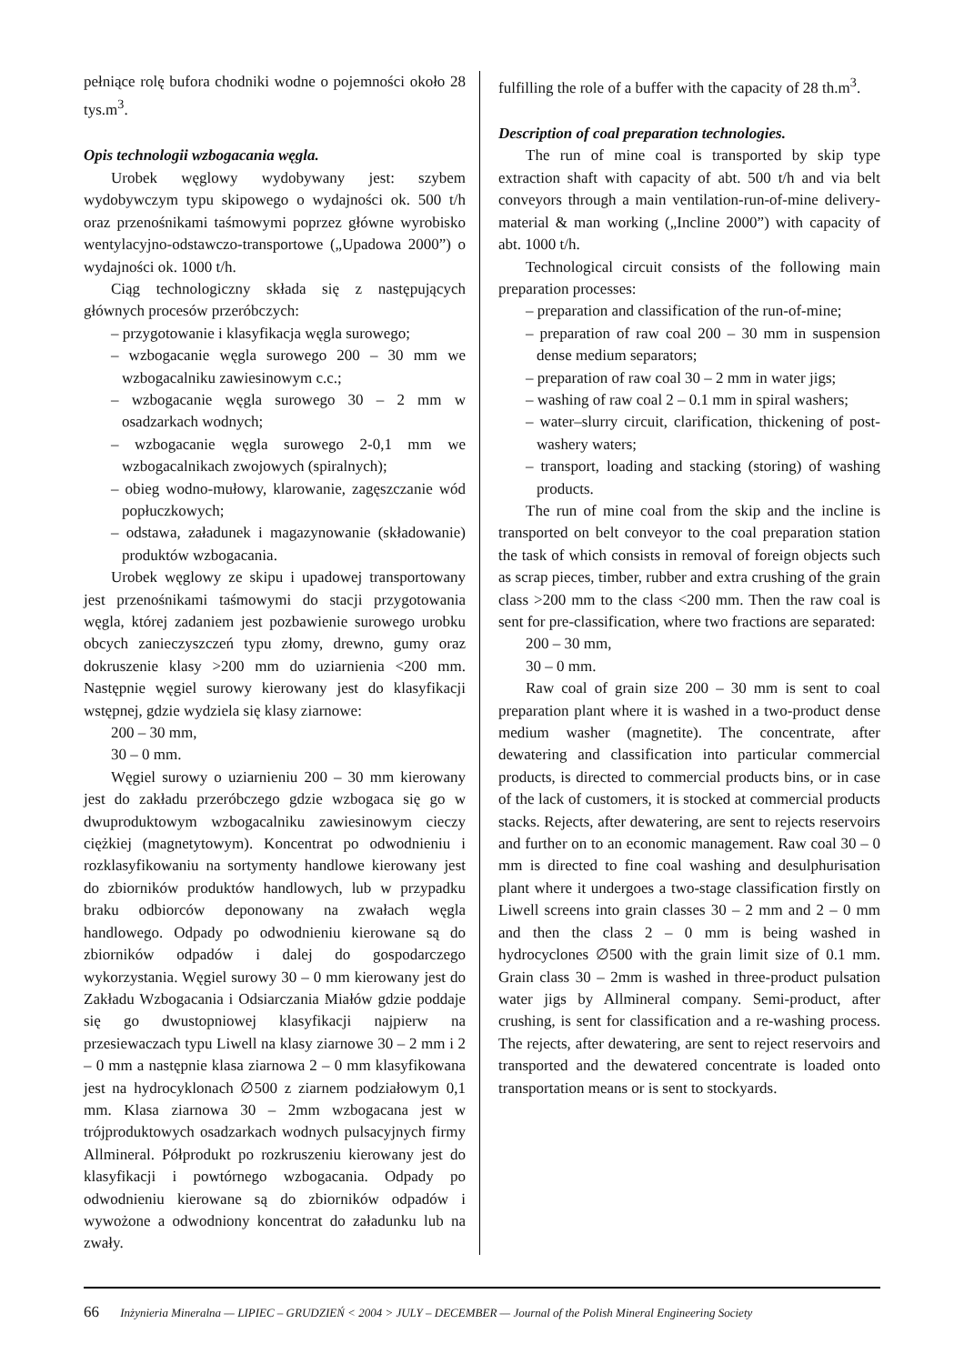pełniące rolę bufora chodniki wodne o pojemności około 28 tys.m<sup>3</sup>.
Opis technologii wzbogacania węgla.
Urobek węglowy wydobywany jest: szybem wydobywczym typu skipowego o wydajności ok. 500 t/h oraz przenośnikami taśmowymi poprzez główne wyrobisko wentylacyjno-odstawczo-transportowe („Upadowa 2000”) o wydajności ok. 1000 t/h.
Ciąg technologiczny składa się z następujących głównych procesów przeróbczych:
– przygotowanie i klasyfikacja węgla surowego;
– wzbogacanie węgla surowego 200 – 30 mm we wzbogacalniku zawiesinowym c.c.;
– wzbogacanie węgla surowego 30 – 2 mm w osadzarkach wodnych;
– wzbogacanie węgla surowego 2-0,1 mm we wzbogacalnikach zwojowych (spiralnych);
– obieg wodno-mułowy, klarowanie, zagęszczanie wód popłuczkowych;
– odstawa, załadunek i magazynowanie (składowanie) produktów wzbogacania.
Urobek węglowy ze skipu i upadowej transportowany jest przenośnikami taśmowymi do stacji przygotowania węgla, której zadaniem jest pozbawienie surowego urobku obcych zanieczyszczeń typu złomy, drewno, gumy oraz dokruszenie klasy >200 mm do uziarnienia <200 mm. Następnie węgiel surowy kierowany jest do klasyfikacji wstępnej, gdzie wydziela się klasy ziarnowe:
200 – 30 mm,
30 – 0 mm.
Węgiel surowy o uziarnieniu 200 – 30 mm kierowany jest do zakładu przeróbczego gdzie wzbogaca się go w dwuproduktowym wzbogacalniku zawiesinowym cieczy ciężkiej (magnetytowym). Koncentrat po odwodnieniu i rozklasyfikowaniu na sortymenty handlowe kierowany jest do zbiorników produktów handlowych, lub w przypadku braku odbiorców deponowany na zwałach węgla handlowego. Odpady po odwodnieniu kierowane są do zbiorników odpadów i dalej do gospodarczego wykorzystania. Węgiel surowy 30 – 0 mm kierowany jest do Zakładu Wzbogacania i Odsiarczania Miałów gdzie poddaje się go dwustopniowej klasyfikacji najpierw na przesiewaczach typu Liwell na klasy ziarnowe 30 – 2 mm i 2 – 0 mm a następnie klasa ziarnowa 2 – 0 mm klasyfikowana jest na hydrocyklonach ∅500 z ziarnem podziałowym 0,1 mm. Klasa ziarnowa 30 – 2mm wzbogacana jest w trójproduktowych osadzarkach wodnych pulsacyjnych firmy Allmineral. Półprodukt po rozkruszeniu kierowany jest do klasyfikacji i powtórnego wzbogacania. Odpady po odwodnieniu kierowane są do zbiorników odpadów i wywożone a odwodniony koncentrat do załadunku lub na zwały.
fulfilling the role of a buffer with the capacity of 28 th.m<sup>3</sup>.
Description of coal preparation technologies.
The run of mine coal is transported by skip type extraction shaft with capacity of abt. 500 t/h and via belt conveyors through a main ventilation-run-of-mine delivery-material & man working („Incline 2000”) with capacity of abt. 1000 t/h.
Technological circuit consists of the following main preparation processes:
– preparation and classification of the run-of-mine;
– preparation of raw coal 200 – 30 mm in suspension dense medium separators;
– preparation of raw coal 30 – 2 mm in water jigs;
– washing of raw coal 2 – 0.1 mm in spiral washers;
– water–slurry circuit, clarification, thickening of post-washery waters;
– transport, loading and stacking (storing) of washing products.
The run of mine coal from the skip and the incline is transported on belt conveyor to the coal preparation station the task of which consists in removal of foreign objects such as scrap pieces, timber, rubber and extra crushing of the grain class >200 mm to the class <200 mm. Then the raw coal is sent for pre-classification, where two fractions are separated:
200 – 30 mm,
30 – 0 mm.
Raw coal of grain size 200 – 30 mm is sent to coal preparation plant where it is washed in a two-product dense medium washer (magnetite). The concentrate, after dewatering and classification into particular commercial products, is directed to commercial products bins, or in case of the lack of customers, it is stocked at commercial products stacks. Rejects, after dewatering, are sent to rejects reservoirs and further on to an economic management. Raw coal 30 – 0 mm is directed to fine coal washing and desulphurisation plant where it undergoes a two-stage classification firstly on Liwell screens into grain classes 30 – 2 mm and 2 – 0 mm and then the class 2 – 0 mm is being washed in hydrocyclones ∅500 with the grain limit size of 0.1 mm. Grain class 30 – 2mm is washed in three-product pulsation water jigs by Allmineral company. Semi-product, after crushing, is sent for classification and a re-washing process. The rejects, after dewatering, are sent to reject reservoirs and transported and the dewatered concentrate is loaded onto transportation means or is sent to stockyards.
66 Inżynieria Mineralna — LIPIEC – GRUDZIEŃ < 2004 > JULY – DECEMBER — Journal of the Polish Mineral Engineering Society